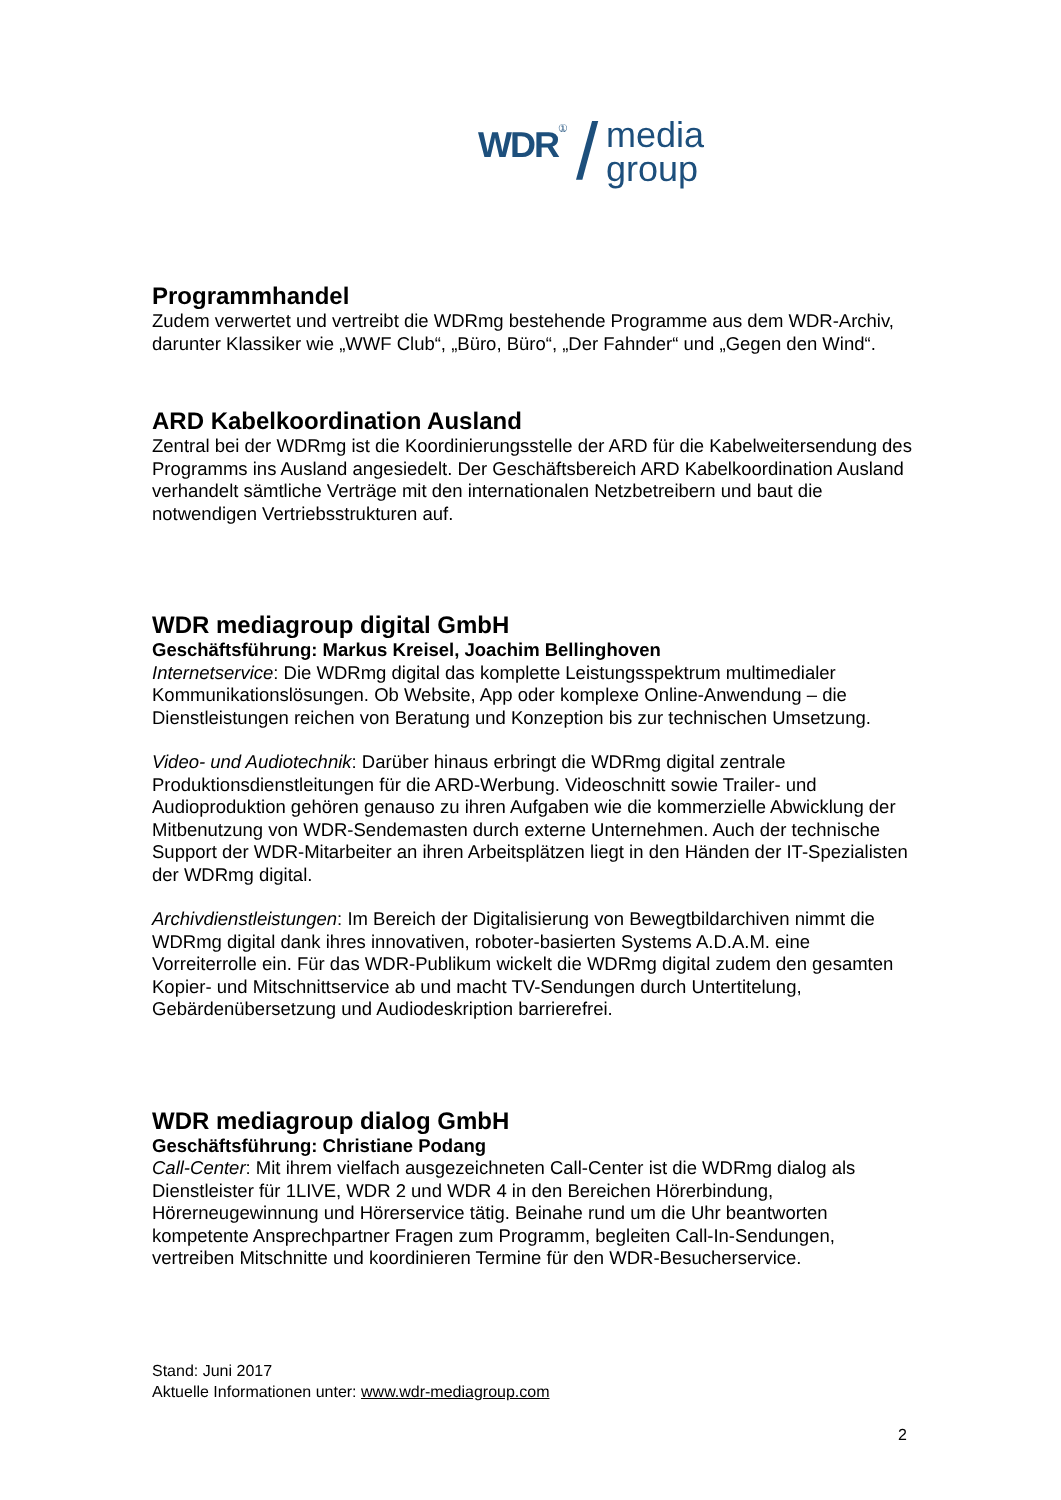WDR ① / media
group
Programmhandel
Zudem verwertet und vertreibt die WDRmg bestehende Programme aus dem WDR-Archiv, darunter Klassiker wie „WWF Club“, „Büro, Büro“, „Der Fahnder“ und „Gegen den Wind“.
ARD Kabelkoordination Ausland
Zentral bei der WDRmg ist die Koordinierungsstelle der ARD für die Kabelweitersendung des Programms ins Ausland angesiedelt. Der Geschäftsbereich ARD Kabelkoordination Ausland verhandelt sämtliche Verträge mit den internationalen Netzbetreibern und baut die notwendigen Vertriebsstrukturen auf.
WDR mediagroup digital GmbH
Geschäftsführung: Markus Kreisel, Joachim Bellinghoven
Internetservice: Die WDRmg digital das komplette Leistungsspektrum multimedialer Kommunikationslösungen. Ob Website, App oder komplexe Online-Anwendung – die Dienstleistungen reichen von Beratung und Konzeption bis zur technischen Umsetzung.
Video- und Audiotechnik: Darüber hinaus erbringt die WDRmg digital zentrale Produktionsdienstleitungen für die ARD-Werbung. Videoschnitt sowie Trailer- und Audioproduktion gehören genauso zu ihren Aufgaben wie die kommerzielle Abwicklung der Mitbenutzung von WDR-Sendemasten durch externe Unternehmen. Auch der technische Support der WDR-Mitarbeiter an ihren Arbeitsplätzen liegt in den Händen der IT-Spezialisten der WDRmg digital.
Archivdienstleistungen: Im Bereich der Digitalisierung von Bewegtbildarchiven nimmt die WDRmg digital dank ihres innovativen, roboter-basierten Systems A.D.A.M. eine Vorreiterrolle ein. Für das WDR-Publikum wickelt die WDRmg digital zudem den gesamten Kopier- und Mitschnittservice ab und macht TV-Sendungen durch Untertitelung, Gebärdenübersetzung und Audiodeskription barrierefrei.
WDR mediagroup dialog GmbH
Geschäftsführung: Christiane Podang
Call-Center: Mit ihrem vielfach ausgezeichneten Call-Center ist die WDRmg dialog als Dienstleister für 1LIVE, WDR 2 und WDR 4 in den Bereichen Hörerbindung, Hörerneugewinnung und Hörerservice tätig. Beinahe rund um die Uhr beantworten kompetente Ansprechpartner Fragen zum Programm, begleiten Call-In-Sendungen, vertreiben Mitschnitte und koordinieren Termine für den WDR-Besucherservice.
Stand: Juni 2017
Aktuelle Informationen unter: www.wdr-mediagroup.com
2